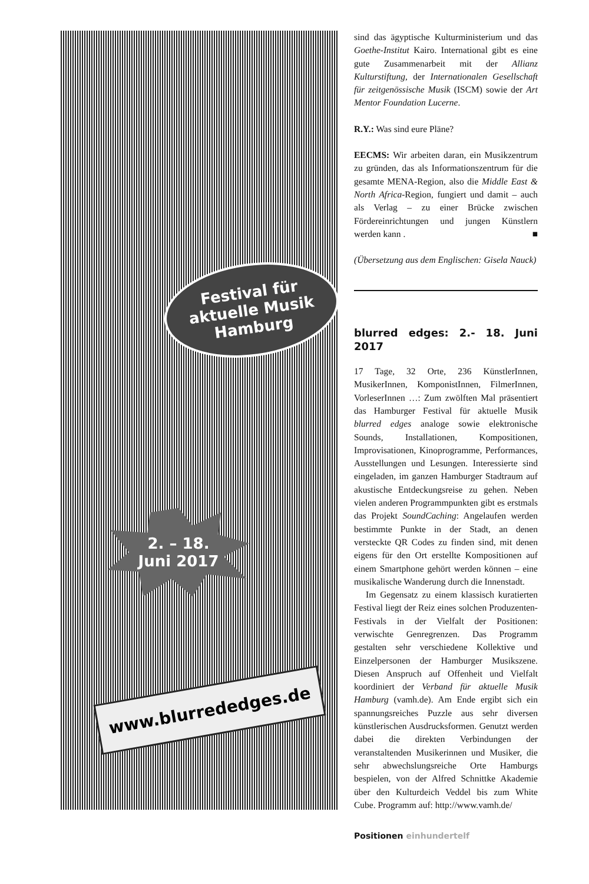Festival für
aktuelle Musik
Hamburg
2. – 18.
Juni 2017
www.blurrededges.de
sind das ägyptische Kulturministerium und das Goethe-Institut Kairo. International gibt es eine gute Zusammenarbeit mit der Allianz Kulturstiftung, der Internationalen Gesellschaft für zeitgenössische Musik (ISCM) sowie der Art Mentor Foundation Lucerne.
R.Y.: Was sind eure Pläne?
EECMS: Wir arbeiten daran, ein Musikzentrum zu gründen, das als Informationszentrum für die gesamte MENA-Region, also die Middle East & North Africa-Region, fungiert und damit – auch als Verlag – zu einer Brücke zwischen Fördereinrichtungen und jungen Künstlern werden kann . ■
(Übersetzung aus dem Englischen: Gisela Nauck)
blurred edges: 2.- 18. Juni 2017
17 Tage, 32 Orte, 236 KünstlerInnen, MusikerInnen, KomponistInnen, FilmerInnen, VorleserInnen …: Zum zwölften Mal präsentiert das Hamburger Festival für aktuelle Musik blurred edges analoge sowie elektronische Sounds, Installationen, Kompositionen, Improvisationen, Kinoprogramme, Performances, Ausstellungen und Lesungen. Interessierte sind eingeladen, im ganzen Hamburger Stadtraum auf akustische Entdeckungsreise zu gehen. Neben vielen anderen Programmpunkten gibt es erstmals das Projekt SoundCaching: Angelaufen werden bestimmte Punkte in der Stadt, an denen versteckte QR Codes zu finden sind, mit denen eigens für den Ort erstellte Kompositionen auf einem Smartphone gehört werden können – eine musikalische Wanderung durch die Innenstadt.
Im Gegensatz zu einem klassisch kuratierten Festival liegt der Reiz eines solchen Produzenten-Festivals in der Vielfalt der Positionen: verwischte Genregrenzen. Das Programm gestalten sehr verschiedene Kollektive und Einzelpersonen der Hamburger Musikszene. Diesen Anspruch auf Offenheit und Vielfalt koordiniert der Verband für aktuelle Musik Hamburg (vamh.de). Am Ende ergibt sich ein spannungsreiches Puzzle aus sehr diversen künstlerischen Ausdrucksformen. Genutzt werden dabei die direkten Verbindungen der veranstaltenden Musikerinnen und Musiker, die sehr abwechslungsreiche Orte Hamburgs bespielen, von der Alfred Schnittke Akademie über den Kulturdeich Veddel bis zum White Cube. Programm auf: http://www.vamh.de/
Positionen einhundertelf